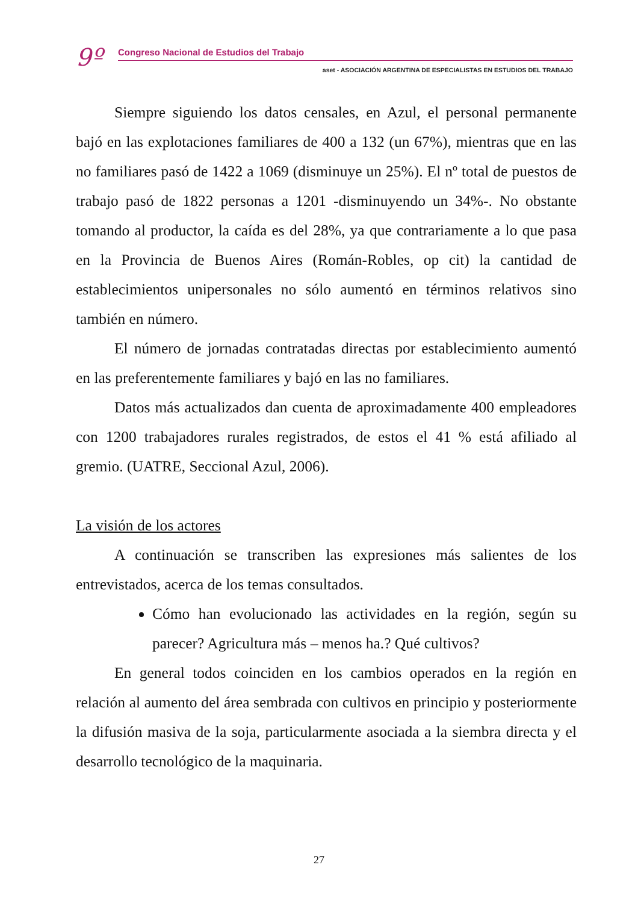9º
Congreso Nacional de Estudios del Trabajo
aset - ASOCIACIÓN ARGENTINA DE ESPECIALISTAS EN ESTUDIOS DEL TRABAJO
Siempre siguiendo los datos censales, en Azul, el personal permanente bajó en las explotaciones familiares de 400 a 132 (un 67%), mientras que en las no familiares pasó de 1422 a 1069 (disminuye un 25%). El nº total de puestos de trabajo pasó de 1822 personas a 1201 -disminuyendo un 34%-. No obstante tomando al productor, la caída es del 28%, ya que contrariamente a lo que pasa en la Provincia de Buenos Aires (Román-Robles, op cit) la cantidad de establecimientos unipersonales no sólo aumentó en términos relativos sino también en número.
El número de jornadas contratadas directas por establecimiento aumentó en las preferentemente familiares y bajó en las no familiares.
Datos más actualizados dan cuenta de aproximadamente 400 empleadores con 1200 trabajadores rurales registrados, de estos el 41 % está afiliado al gremio. (UATRE, Seccional Azul, 2006).
La visión de los actores
A continuación se transcriben las expresiones más salientes de los entrevistados, acerca de los temas consultados.
Cómo han evolucionado las actividades en la región, según su parecer? Agricultura más – menos ha.? Qué cultivos?
En general todos coinciden en los cambios operados en la región en relación al aumento del área sembrada con cultivos en principio y posteriormente la difusión masiva de la soja, particularmente asociada a la siembra directa y el desarrollo tecnológico de la maquinaria.
27